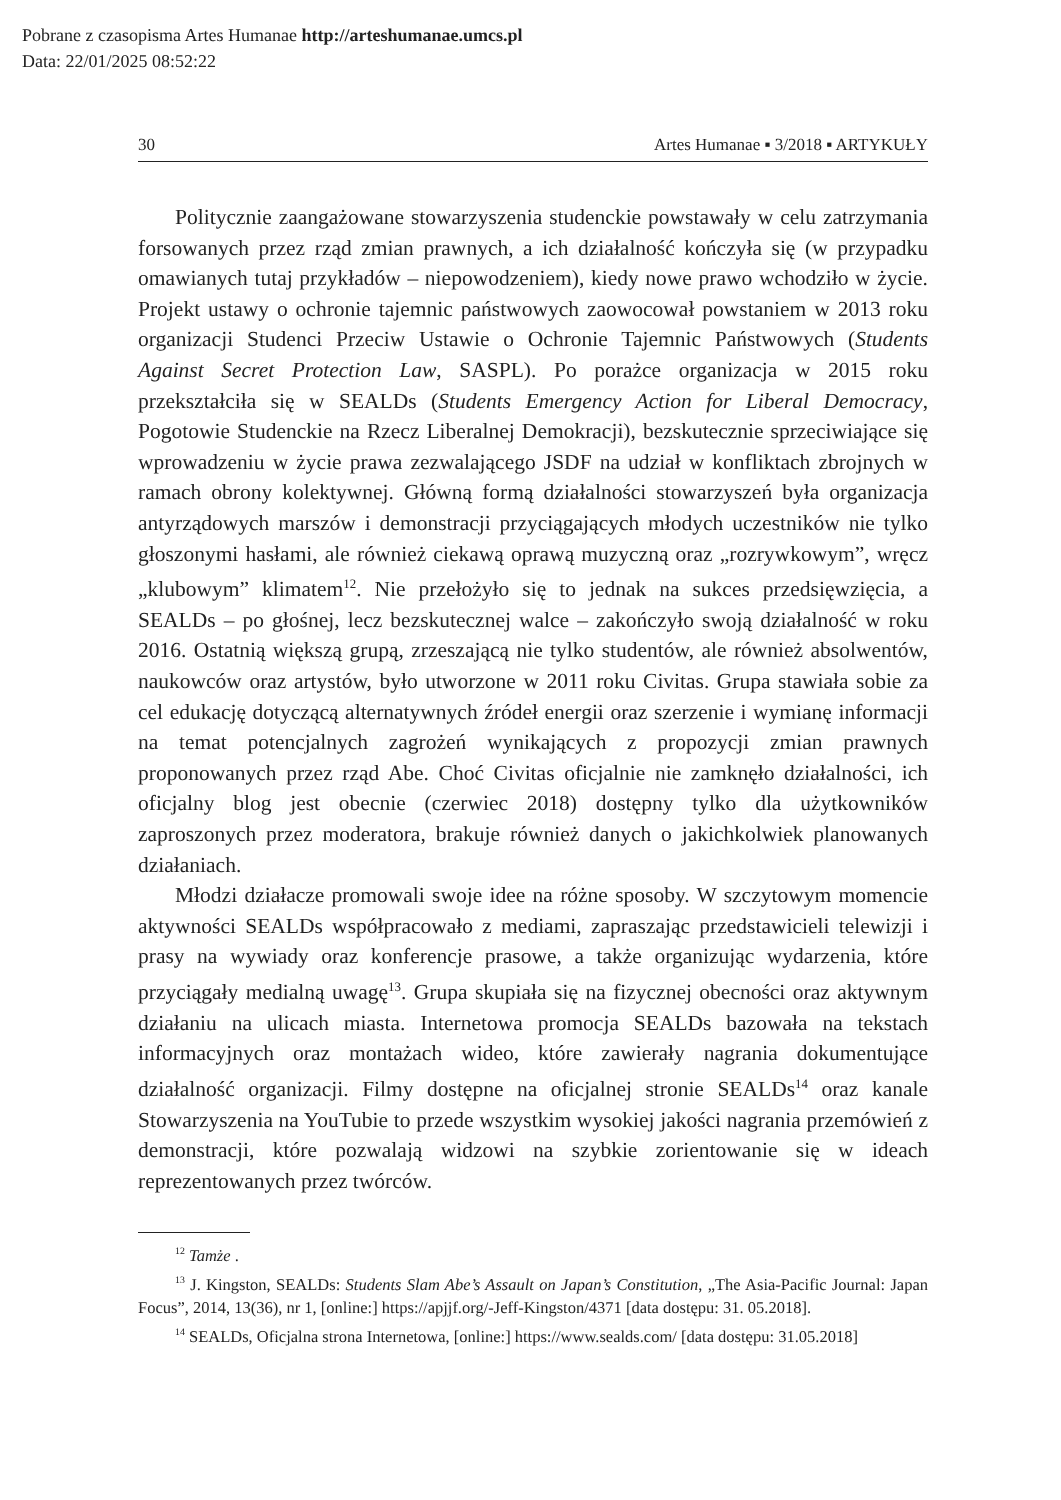Pobrane z czasopisma Artes Humanae http://arteshumanae.umcs.pl
Data: 22/01/2025 08:52:22
30 Artes Humanae ▪ 3/2018 ▪ ARTYKUŁY
Politycznie zaangażowane stowarzyszenia studenckie powstawały w celu zatrzymania forsowanych przez rząd zmian prawnych, a ich działalność kończyła się (w przypadku omawianych tutaj przykładów – niepowodzeniem), kiedy nowe prawo wchodziło w życie. Projekt ustawy o ochronie tajemnic państwowych zaowocował powstaniem w 2013 roku organizacji Studenci Przeciw Ustawie o Ochronie Tajemnic Państwowych (Students Against Secret Protection Law, SASPL). Po porażce organizacja w 2015 roku przekształciła się w SEALDs (Students Emergency Action for Liberal Democracy, Pogotowie Studenckie na Rzecz Liberalnej Demokracji), bezskutecznie sprzeciwiające się wprowadzeniu w życie prawa zezwalającego JSDF na udział w konfliktach zbrojnych w ramach obrony kolektywnej. Główną formą działalności stowarzyszeń była organizacja antyrządowych marszów i demonstracji przyciągających młodych uczestników nie tylko głoszonymi hasłami, ale również ciekawą oprawą muzyczną oraz „rozrywkowym”, wręcz „klubowym” klimatem<sup>12</sup>. Nie przełożyło się to jednak na sukces przedsięwzięcia, a SEALDs – po głośnej, lecz bezskutecznej walce – zakończyło swoją działalność w roku 2016. Ostatnią większą grupą, zrzeszającą nie tylko studentów, ale również absolwentów, naukowców oraz artystów, było utworzone w 2011 roku Civitas. Grupa stawiała sobie za cel edukację dotyczącą alternatywnych źródeł energii oraz szerzenie i wymianę informacji na temat potencjalnych zagrożeń wynikających z propozycji zmian prawnych proponowanych przez rząd Abe. Choć Civitas oficjalnie nie zamknęło działalności, ich oficjalny blog jest obecnie (czerwiec 2018) dostępny tylko dla użytkowników zaproszonych przez moderatora, brakuje również danych o jakichkolwiek planowanych działaniach.
Młodzi działacze promowali swoje idee na różne sposoby. W szczytowym momencie aktywności SEALDs współpracowało z mediami, zapraszając przedstawicieli telewizji i prasy na wywiady oraz konferencje prasowe, a także organizując wydarzenia, które przyciągały medialną uwagę<sup>13</sup>. Grupa skupiała się na fizycznej obecności oraz aktywnym działaniu na ulicach miasta. Internetowa promocja SEALDs bazowała na tekstach informacyjnych oraz montażach wideo, które zawierały nagrania dokumentujące działalność organizacji. Filmy dostępne na oficjalnej stronie SEALDs<sup>14</sup> oraz kanale Stowarzyszenia na YouTubie to przede wszystkim wysokiej jakości nagrania przemówień z demonstracji, które pozwalają widzowi na szybkie zorientowanie się w ideach reprezentowanych przez twórców.
<sup>12</sup> Tamże .
<sup>13</sup> J. Kingston, SEALDs: Students Slam Abe’s Assault on Japan’s Constitution, „The Asia-Pacific Journal: Japan Focus”, 2014, 13(36), nr 1, [online:] https://apjjf.org/-Jeff-Kingston/4371 [data dostępu: 31. 05.2018].
<sup>14</sup> SEALDs, Oficjalna strona Internetowa, [online:] https://www.sealds.com/ [data dostępu: 31.05.2018]